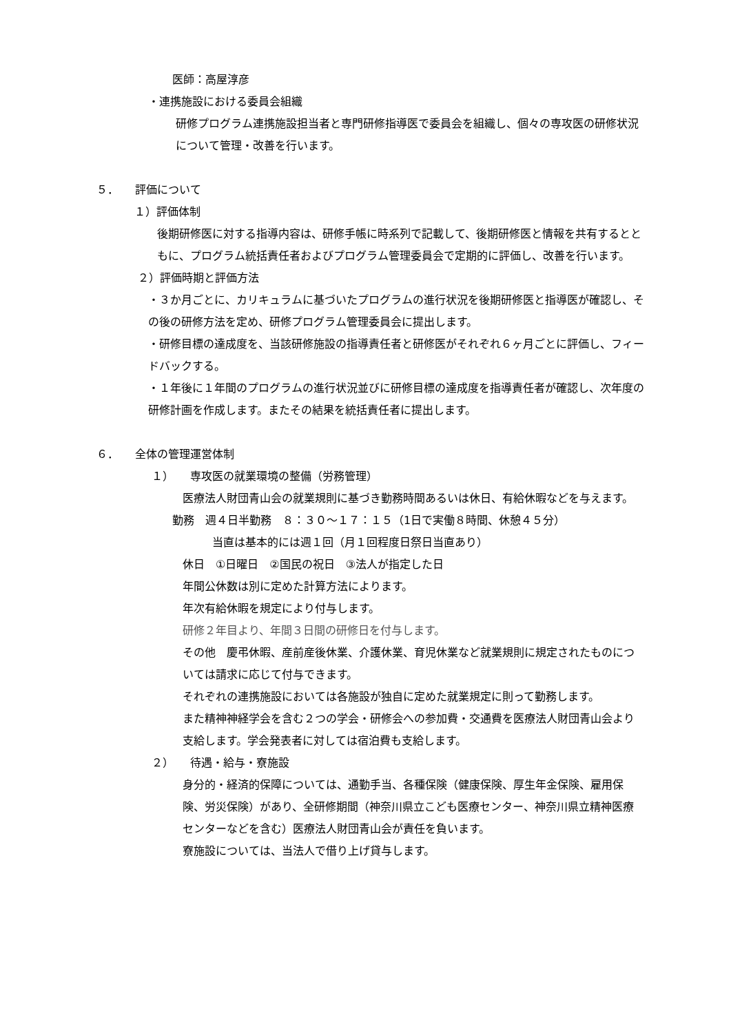医師：高屋淳彦
・連携施設における委員会組織
研修プログラム連携施設担当者と専門研修指導医で委員会を組織し、個々の専攻医の研修状況について管理・改善を行います。
５．　　評価について
１）評価体制
後期研修医に対する指導内容は、研修手帳に時系列で記載して、後期研修医と情報を共有するとともに、プログラム統括責任者およびプログラム管理委員会で定期的に評価し、改善を行います。
２）評価時期と評価方法
・３か月ごとに、カリキュラムに基づいたプログラムの進行状況を後期研修医と指導医が確認し、その後の研修方法を定め、研修プログラム管理委員会に提出します。
・研修目標の達成度を、当該研修施設の指導責任者と研修医がそれぞれ６ヶ月ごとに評価し、フィードバックする。
・１年後に１年間のプログラムの進行状況並びに研修目標の達成度を指導責任者が確認し、次年度の研修計画を作成します。またその結果を統括責任者に提出します。
６．　　全体の管理運営体制
１）　　専攻医の就業環境の整備（労務管理）
医療法人財団青山会の就業規則に基づき勤務時間あるいは休日、有給休暇などを与えます。
勤務　週４日半勤務　８：３０～１７：１５（1日で実働８時間、休憩４５分）
当直は基本的には週１回（月１回程度日祭日当直あり）
休日　①日曜日　②国民の祝日　③法人が指定した日
年間公休数は別に定めた計算方法によります。
年次有給休暇を規定により付与します。
研修２年目より、年間３日間の研修日を付与します。
その他　慶弔休暇、産前産後休業、介護休業、育児休業など就業規則に規定されたものについては請求に応じて付与できます。
それぞれの連携施設においては各施設が独自に定めた就業規定に則って勤務します。
また精神神経学会を含む２つの学会・研修会への参加費・交通費を医療法人財団青山会より支給します。学会発表者に対しては宿泊費も支給します。
２）　　待遇・給与・寮施設
身分的・経済的保障については、通勤手当、各種保険（健康保険、厚生年金保険、雇用保険、労災保険）があり、全研修期間（神奈川県立こども医療センター、神奈川県立精神医療センターなどを含む）医療法人財団青山会が責任を負います。
寮施設については、当法人で借り上げ貸与します。